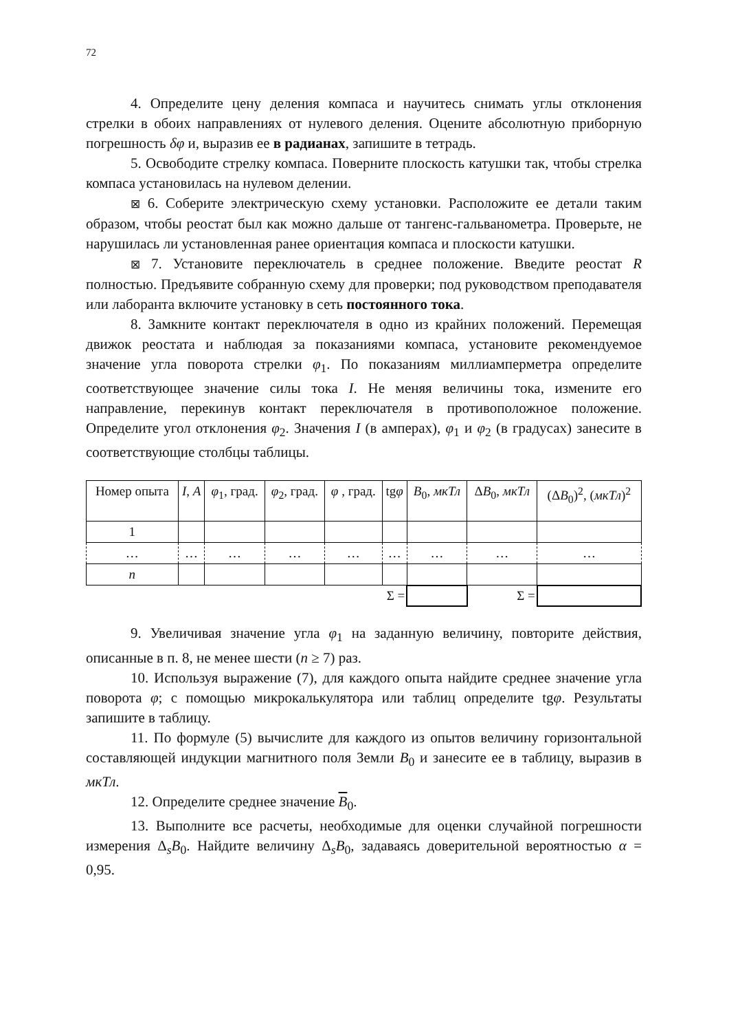72
4. Определите цену деления компаса и научитесь снимать углы отклонения стрелки в обоих направлениях от нулевого деления. Оцените абсолютную приборную погрешность δφ и, выразив ее в радианах, запишите в тетрадь.
5. Освободите стрелку компаса. Поверните плоскость катушки так, чтобы стрелка компаса установилась на нулевом делении.
⊠ 6. Соберите электрическую схему установки. Расположите ее детали таким образом, чтобы реостат был как можно дальше от тангенс-гальванометра. Проверьте, не нарушилась ли установленная ранее ориентация компаса и плоскости катушки.
⊠ 7. Установите переключатель в среднее положение. Введите реостат R полностью. Предъявите собранную схему для проверки; под руководством преподавателя или лаборанта включите установку в сеть постоянного тока.
8. Замкните контакт переключателя в одно из крайних положений. Перемещая движок реостата и наблюдая за показаниями компаса, установите рекомендуемое значение угла поворота стрелки φ<sub>1</sub>. По показаниям миллиамперметра определите соответствующее значение силы тока I. Не меняя величины тока, измените его направление, перекинув контакт переключателя в противоположное положение. Определите угол отклонения φ<sub>2</sub>. Значения I (в амперах), φ<sub>1</sub> и φ<sub>2</sub> (в градусах) занесите в соответствующие столбцы таблицы.
| Номер опыта | I , A | φ<sub>1</sub>, град. | φ<sub>2</sub>, град. | φ , град. | tg φ | B<sub>0</sub>, мкТл | Δ B<sub>0</sub>, мкТл | (Δ B<sub>0</sub>)<sup>2</sup>, ( мкТл )<sup>2</sup> |
| --- | --- | --- | --- | --- | --- | --- | --- | --- |
| 1 | | | | | | | | |
| … | … | … | … | … | … | … | … | … |
| n | | | | | | | | |
| Σ = | | | | | | | Σ = | |
9. Увеличивая значение угла φ<sub>1</sub> на заданную величину, повторите действия, описанные в п. 8, не менее шести (n ≥ 7) раз.
10. Используя выражение (7), для каждого опыта найдите среднее значение угла поворота φ; с помощью микрокалькулятора или таблиц определите tgφ. Результаты запишите в таблицу.
11. По формуле (5) вычислите для каждого из опытов величину горизонтальной составляющей индукции магнитного поля Земли B<sub>0</sub> и занесите ее в таблицу, выразив в мкТл.
12. Определите среднее значение B<sub>0</sub>.
13. Выполните все расчеты, необходимые для оценки случайной погрешности измерения Δ<sub>s</sub>B<sub>0</sub>. Найдите величину Δ<sub>s</sub>B<sub>0</sub>, задаваясь доверительной вероятностью α = 0,95.